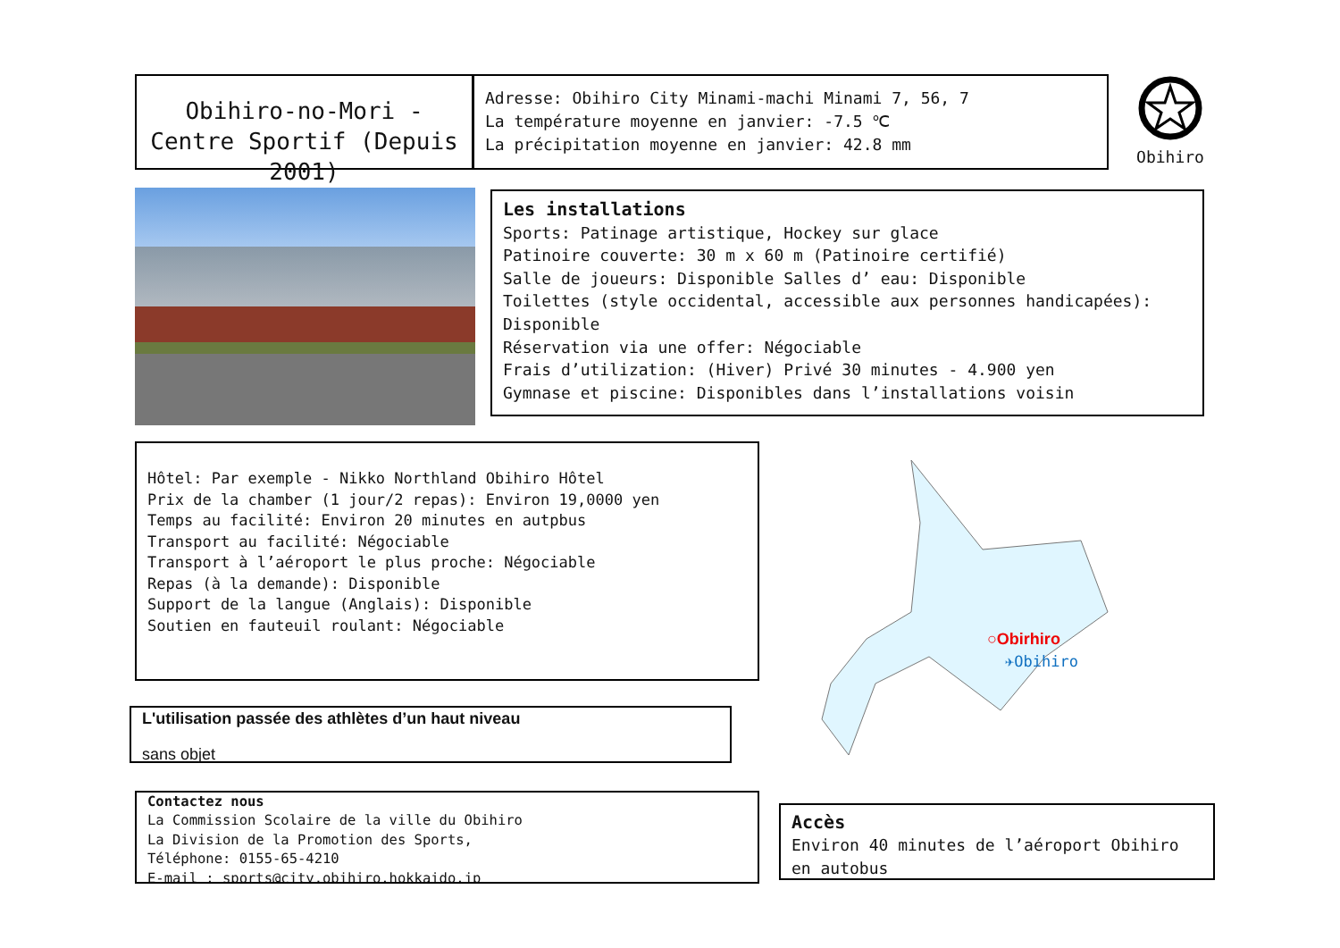Obihiro-no-Mori - Centre Sportif (Depuis 2001)
Adresse: Obihiro City Minami-machi Minami 7, 56, 7
La température moyenne en janvier: -7.5 ℃
La précipitation moyenne en janvier: 42.8 mm
Obihiro
Les installations
Sports: Patinage artistique, Hockey sur glace
Patinoire couverte: 30 m x 60 m (Patinoire certifié)
Salle de joueurs: Disponible Salles d’ eau: Disponible
Toilettes (style occidental, accessible aux personnes handicapées): Disponible
Réservation via une offer: Négociable
Frais d’utilization: (Hiver) Privé 30 minutes - 4.900 yen
Gymnase et piscine: Disponibles dans l’installations voisin
Hôtel: Par exemple - Nikko Northland Obihiro Hôtel
Prix de la chamber (1 jour/2 repas): Environ 19,0000 yen
Temps au facilité: Environ 20 minutes en autpbus
Transport au facilité: Négociable
Transport à l’aéroport le plus proche: Négociable
Repas (à la demande): Disponible
Support de la langue (Anglais): Disponible
Soutien en fauteuil roulant: Négociable
○Obirhiro
✈Obihiro
L'utilisation passée des athlètes d’un haut niveau
sans objet
Contactez nous
La Commission Scolaire de la ville du Obihiro
La Division de la Promotion des Sports,
Téléphone: 0155-65-4210
E-mail : sports@city.obihiro.hokkaido.jp
Accès
Environ 40 minutes de l’aéroport Obihiro en autobus